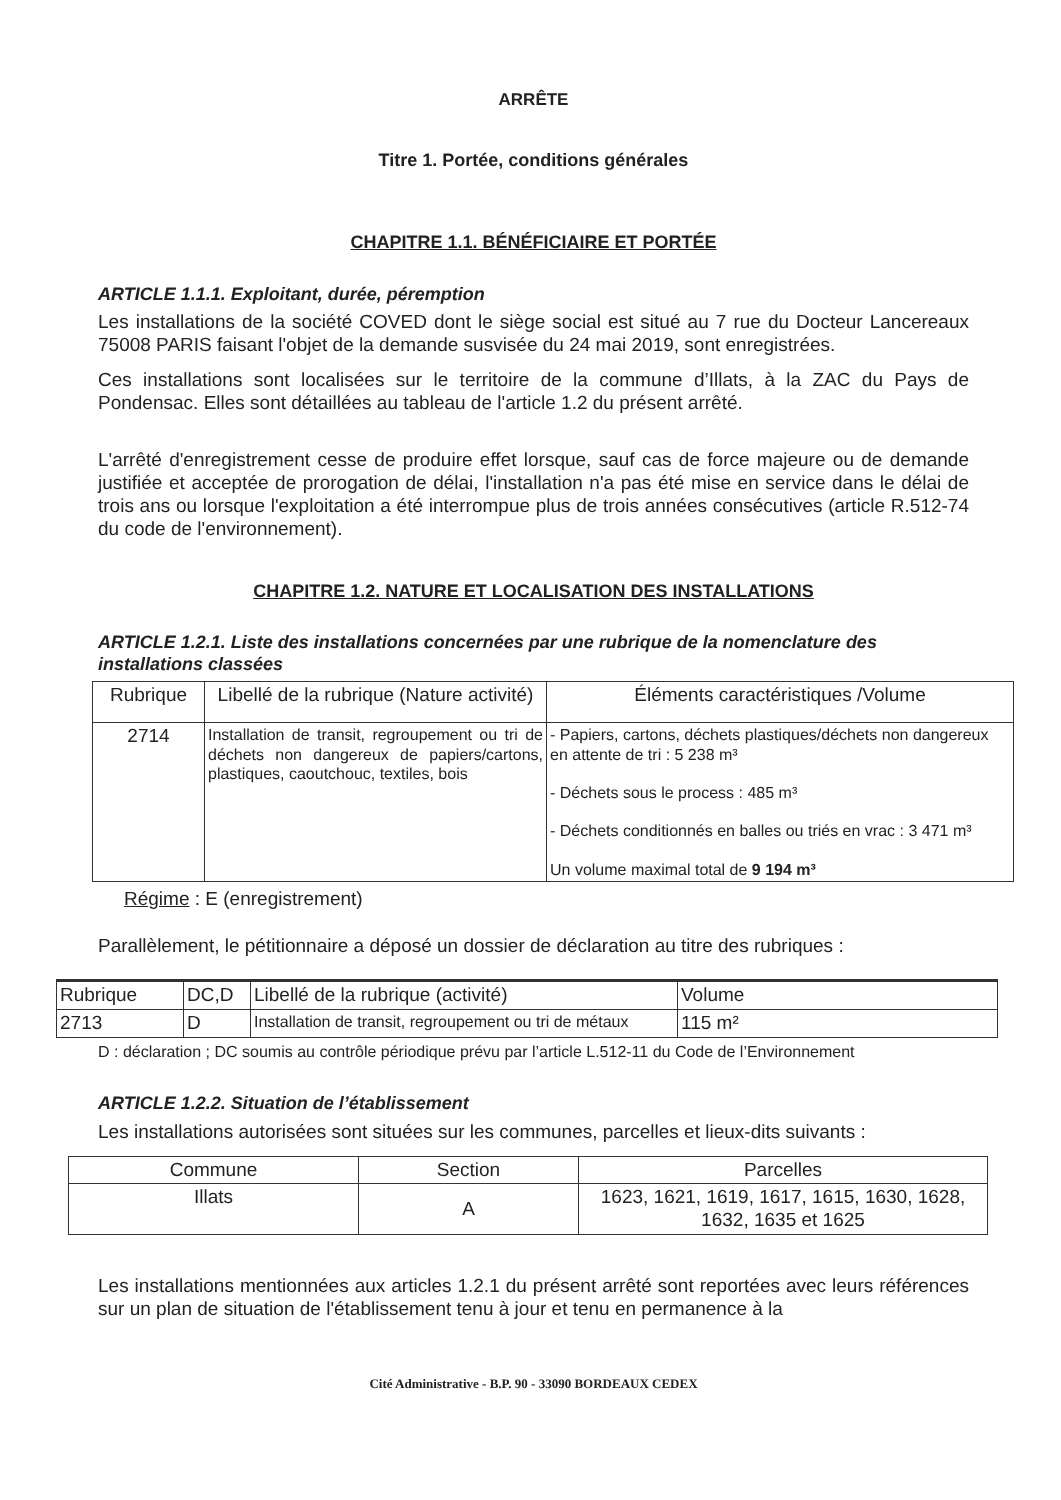ARRÊTE
Titre 1. Portée, conditions générales
CHAPITRE 1.1. BÉNÉFICIAIRE ET PORTÉE
ARTICLE 1.1.1. Exploitant, durée, péremption
Les installations de la société COVED dont le siège social est situé au 7 rue du Docteur Lancereaux 75008 PARIS faisant l'objet de la demande susvisée du 24 mai 2019, sont enregistrées.
Ces installations sont localisées sur le territoire de la commune d’Illats, à la ZAC du Pays de Pondensac. Elles sont détaillées au tableau de l'article 1.2 du présent arrêté.
L'arrêté d'enregistrement cesse de produire effet lorsque, sauf cas de force majeure ou de demande justifiée et acceptée de prorogation de délai, l'installation n'a pas été mise en service dans le délai de trois ans ou lorsque l'exploitation a été interrompue plus de trois années consécutives (article R.512-74 du code de l'environnement).
CHAPITRE 1.2. NATURE ET LOCALISATION DES INSTALLATIONS
ARTICLE 1.2.1. Liste des installations concernées par une rubrique de la nomenclature des installations classées
| Rubrique | Libellé de la rubrique (Nature activité) | Éléments caractéristiques /Volume |
| --- | --- | --- |
| 2714 | Installation de transit, regroupement ou tri de déchets non dangereux de papiers/cartons, plastiques, caoutchouc, textiles, bois | - Papiers, cartons, déchets plastiques/déchets non dangereux en attente de tri : 5 238 m³ - Déchets sous le process : 485 m³ - Déchets conditionnés en balles ou triés en vrac : 3 471 m³ Un volume maximal total de 9 194 m³ |
Régime : E (enregistrement)
Parallèlement, le pétitionnaire a déposé un dossier de déclaration au titre des rubriques :
| Rubrique | DC,D | Libellé de la rubrique (activité) | Volume |
| --- | --- | --- | --- |
| 2713 | D | Installation de transit, regroupement ou tri de métaux | 115 m² |
D : déclaration ; DC soumis au contrôle périodique prévu par l’article L.512-11 du Code de l’Environnement
ARTICLE 1.2.2. Situation de l’établissement
Les installations autorisées sont situées sur les communes, parcelles et lieux-dits suivants :
| Commune | Section | Parcelles |
| Illats | A | 1623, 1621, 1619, 1617, 1615, 1630, 1628, 1632, 1635 et 1625 |
Les installations mentionnées aux articles 1.2.1 du présent arrêté sont reportées avec leurs références sur un plan de situation de l'établissement tenu à jour et tenu en permanence à la
Cité Administrative - B.P. 90 - 33090 BORDEAUX CEDEX